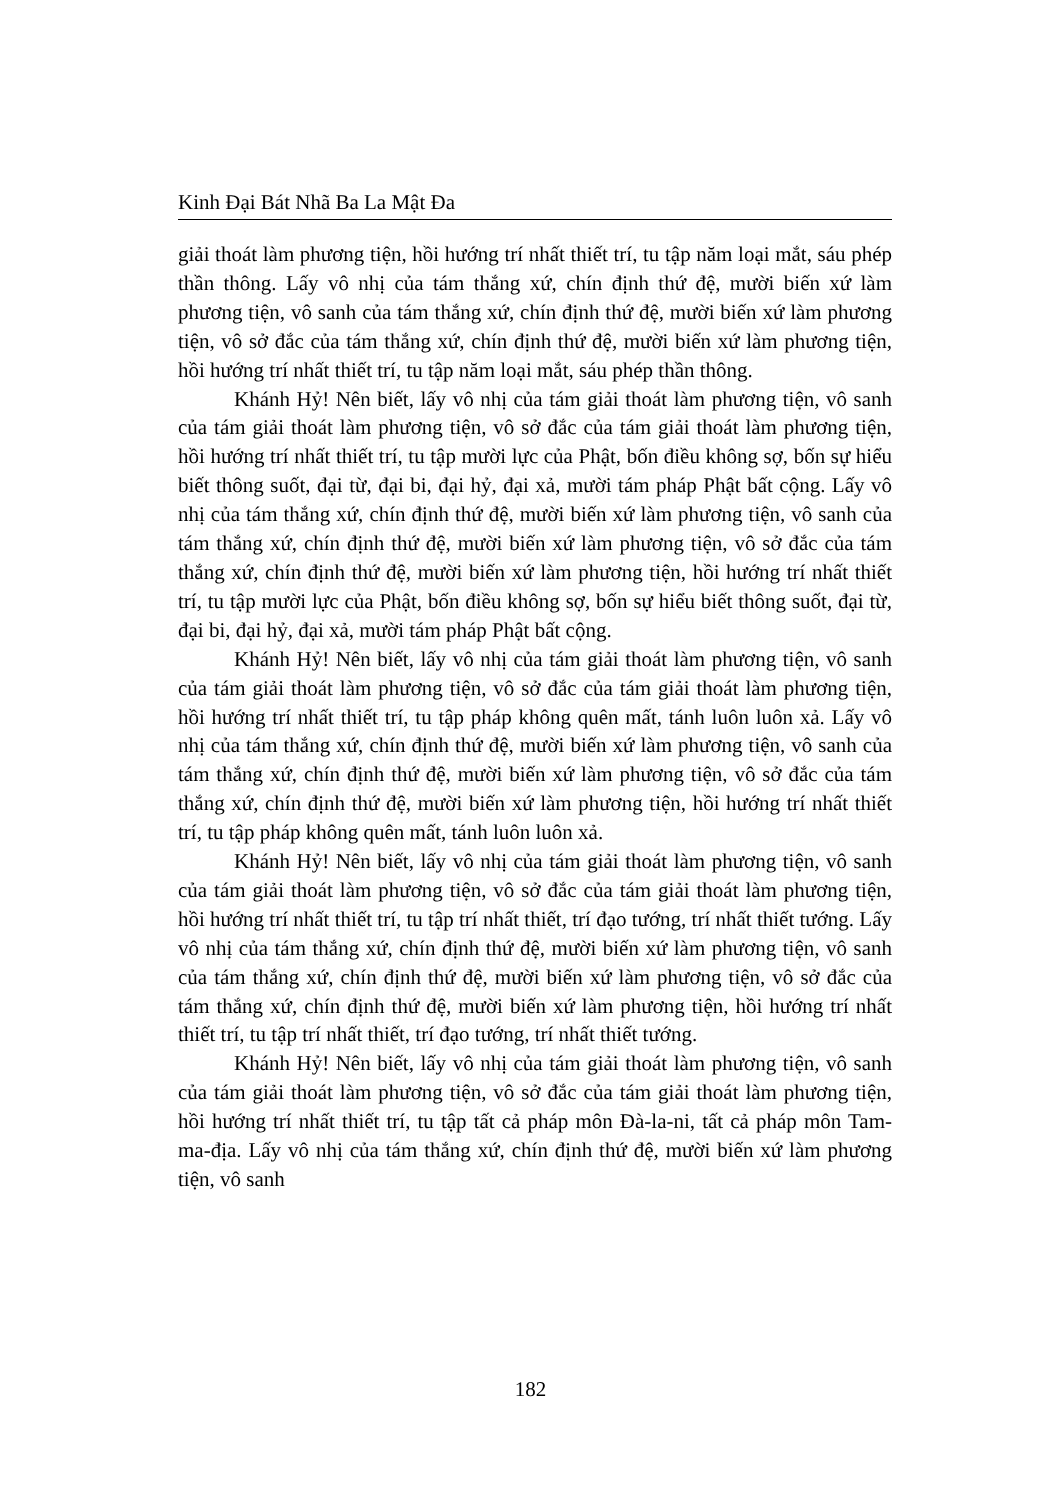Kinh Đại Bát Nhã Ba La Mật Đa
giải thoát làm phương tiện, hồi hướng trí nhất thiết trí, tu tập năm loại mắt, sáu phép thần thông. Lấy vô nhị của tám thắng xứ, chín định thứ đệ, mười biến xứ làm phương tiện, vô sanh của tám thắng xứ, chín định thứ đệ, mười biến xứ làm phương tiện, vô sở đắc của tám thắng xứ, chín định thứ đệ, mười biến xứ làm phương tiện, hồi hướng trí nhất thiết trí, tu tập năm loại mắt, sáu phép thần thông.
Khánh Hỷ! Nên biết, lấy vô nhị của tám giải thoát làm phương tiện, vô sanh của tám giải thoát làm phương tiện, vô sở đắc của tám giải thoát làm phương tiện, hồi hướng trí nhất thiết trí, tu tập mười lực của Phật, bốn điều không sợ, bốn sự hiểu biết thông suốt, đại từ, đại bi, đại hỷ, đại xả, mười tám pháp Phật bất cộng. Lấy vô nhị của tám thắng xứ, chín định thứ đệ, mười biến xứ làm phương tiện, vô sanh của tám thắng xứ, chín định thứ đệ, mười biến xứ làm phương tiện, vô sở đắc của tám thắng xứ, chín định thứ đệ, mười biến xứ làm phương tiện, hồi hướng trí nhất thiết trí, tu tập mười lực của Phật, bốn điều không sợ, bốn sự hiểu biết thông suốt, đại từ, đại bi, đại hỷ, đại xả, mười tám pháp Phật bất cộng.
Khánh Hỷ! Nên biết, lấy vô nhị của tám giải thoát làm phương tiện, vô sanh của tám giải thoát làm phương tiện, vô sở đắc của tám giải thoát làm phương tiện, hồi hướng trí nhất thiết trí, tu tập pháp không quên mất, tánh luôn luôn xả. Lấy vô nhị của tám thắng xứ, chín định thứ đệ, mười biến xứ làm phương tiện, vô sanh của tám thắng xứ, chín định thứ đệ, mười biến xứ làm phương tiện, vô sở đắc của tám thắng xứ, chín định thứ đệ, mười biến xứ làm phương tiện, hồi hướng trí nhất thiết trí, tu tập pháp không quên mất, tánh luôn luôn xả.
Khánh Hỷ! Nên biết, lấy vô nhị của tám giải thoát làm phương tiện, vô sanh của tám giải thoát làm phương tiện, vô sở đắc của tám giải thoát làm phương tiện, hồi hướng trí nhất thiết trí, tu tập trí nhất thiết, trí đạo tướng, trí nhất thiết tướng. Lấy vô nhị của tám thắng xứ, chín định thứ đệ, mười biến xứ làm phương tiện, vô sanh của tám thắng xứ, chín định thứ đệ, mười biến xứ làm phương tiện, vô sở đắc của tám thắng xứ, chín định thứ đệ, mười biến xứ làm phương tiện, hồi hướng trí nhất thiết trí, tu tập trí nhất thiết, trí đạo tướng, trí nhất thiết tướng.
Khánh Hỷ! Nên biết, lấy vô nhị của tám giải thoát làm phương tiện, vô sanh của tám giải thoát làm phương tiện, vô sở đắc của tám giải thoát làm phương tiện, hồi hướng trí nhất thiết trí, tu tập tất cả pháp môn Đà-la-ni, tất cả pháp môn Tam-ma-địa. Lấy vô nhị của tám thắng xứ, chín định thứ đệ, mười biến xứ làm phương tiện, vô sanh
182